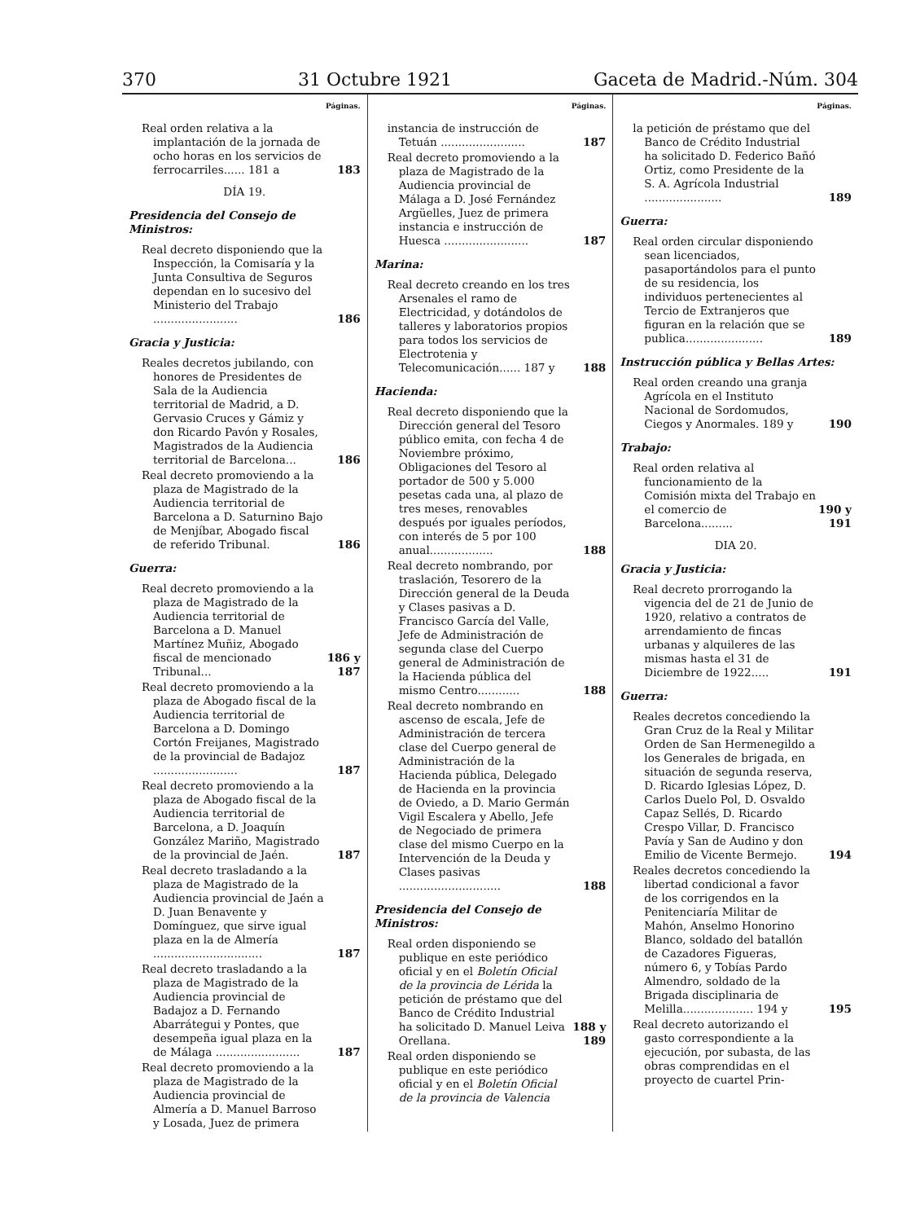370 31 Octubre 1921 Gaceta de Madrid.-Núm. 304
Páginas.
Real orden relativa a la implantación de la jornada de ocho horas en los servicios de ferrocarriles...... 181 a
183
DÍA 19.
Presidencia del Consejo de Ministros:
Real decreto disponiendo que la Inspección, la Comisaría y la Junta Consultiva de Seguros dependan en lo sucesivo del Ministerio del Trabajo ........................
186
Gracia y Justicia:
Reales decretos jubilando, con honores de Presidentes de Sala de la Audiencia territorial de Madrid, a D. Gervasio Cruces y Gámiz y don Ricardo Pavón y Rosales, Magistrados de la Audiencia territorial de Barcelona...
186
Real decreto promoviendo a la plaza de Magistrado de la Audiencia territorial de Barcelona a D. Saturnino Bajo de Menjíbar, Abogado fiscal de referido Tribunal.
186
Guerra:
Real decreto promoviendo a la plaza de Magistrado de la Audiencia territorial de Barcelona a D. Manuel Martínez Muñiz, Abogado fiscal de mencionado Tribunal...
186 y 187
Real decreto promoviendo a la plaza de Abogado fiscal de la Audiencia territorial de Barcelona a D. Domingo Cortón Freijanes, Magistrado de la provincial de Badajoz ........................
187
Real decreto promoviendo a la plaza de Abogado fiscal de la Audiencia territorial de Barcelona, a D. Joaquín González Mariño, Magistrado de la provincial de Jaén.
187
Real decreto trasladando a la plaza de Magistrado de la Audiencia provincial de Jaén a D. Juan Benavente y Domínguez, que sirve igual plaza en la de Almería ...............................
187
Real decreto trasladando a la plaza de Magistrado de la Audiencia provincial de Badajoz a D. Fernando Abarrátegui y Pontes, que desempeña igual plaza en la de Málaga ........................
187
Real decreto promoviendo a la plaza de Magistrado de la Audiencia provincial de Almería a D. Manuel Barroso y Losada, Juez de primera
Páginas.
instancia de instrucción de Tetuán ........................
187
Real decreto promoviendo a la plaza de Magistrado de la Audiencia provincial de Málaga a D. José Fernández Argüelles, Juez de primera instancia e instrucción de Huesca ........................
187
Marina:
Real decreto creando en los tres Arsenales el ramo de Electricidad, y dotándolos de talleres y laboratorios propios para todos los servicios de Electrotenia y Telecomunicación...... 187 y
188
Hacienda:
Real decreto disponiendo que la Dirección general del Tesoro público emita, con fecha 4 de Noviembre próximo, Obligaciones del Tesoro al portador de 500 y 5.000 pesetas cada una, al plazo de tres meses, renovables después por iguales períodos, con interés de 5 por 100 anual..................
188
Real decreto nombrando, por traslación, Tesorero de la Dirección general de la Deuda y Clases pasivas a D. Francisco García del Valle, Jefe de Administración de segunda clase del Cuerpo general de Administración de la Hacienda pública del mismo Centro............
188
Real decreto nombrando en ascenso de escala, Jefe de Administración de tercera clase del Cuerpo general de Administración de la Hacienda pública, Delegado de Hacienda en la provincia de Oviedo, a D. Mario Germán Vigil Escalera y Abello, Jefe de Negociado de primera clase del mismo Cuerpo en la Intervención de la Deuda y Clases pasivas .............................
188
Presidencia del Consejo de Ministros:
Real orden disponiendo se publique en este periódico oficial y en el Boletín Oficial de la provincia de Lérida la petición de préstamo que del Banco de Crédito Industrial ha solicitado D. Manuel Leiva Orellana.
188 y 189
Real orden disponiendo se publique en este periódico oficial y en el Boletín Oficial de la provincia de Valencia
Páginas.
la petición de préstamo que del Banco de Crédito Industrial ha solicitado D. Federico Bañó Ortiz, como Presidente de la S. A. Agrícola Industrial ......................
189
Guerra:
Real orden circular disponiendo sean licenciados, pasaportándolos para el punto de su residencia, los individuos pertenecientes al Tercio de Extranjeros que figuran en la relación que se publica......................
189
Instrucción pública y Bellas Artes:
Real orden creando una granja Agrícola en el Instituto Nacional de Sordomudos, Ciegos y Anormales. 189 y
190
Trabajo:
Real orden relativa al funcionamiento de la Comisión mixta del Trabajo en el comercio de Barcelona.........
190 y 191
DIA 20.
Gracia y Justicia:
Real decreto prorrogando la vigencia del de 21 de Junio de 1920, relativo a contratos de arrendamiento de fincas urbanas y alquileres de las mismas hasta el 31 de Diciembre de 1922.....
191
Guerra:
Reales decretos concediendo la Gran Cruz de la Real y Militar Orden de San Hermenegildo a los Generales de brigada, en situación de segunda reserva, D. Ricardo Iglesias López, D. Carlos Duelo Pol, D. Osvaldo Capaz Sellés, D. Ricardo Crespo Villar, D. Francisco Pavía y San de Audino y don Emilio de Vicente Bermejo.
194
Reales decretos concediendo la libertad condicional a favor de los corrigendos en la Penitenciaría Militar de Mahón, Anselmo Honorino Blanco, soldado del batallón de Cazadores Figueras, número 6, y Tobías Pardo Almendro, soldado de la Brigada disciplinaria de Melilla.................... 194 y
195
Real decreto autorizando el gasto correspondiente a la ejecución, por subasta, de las obras comprendidas en el proyecto de cuartel Prin-